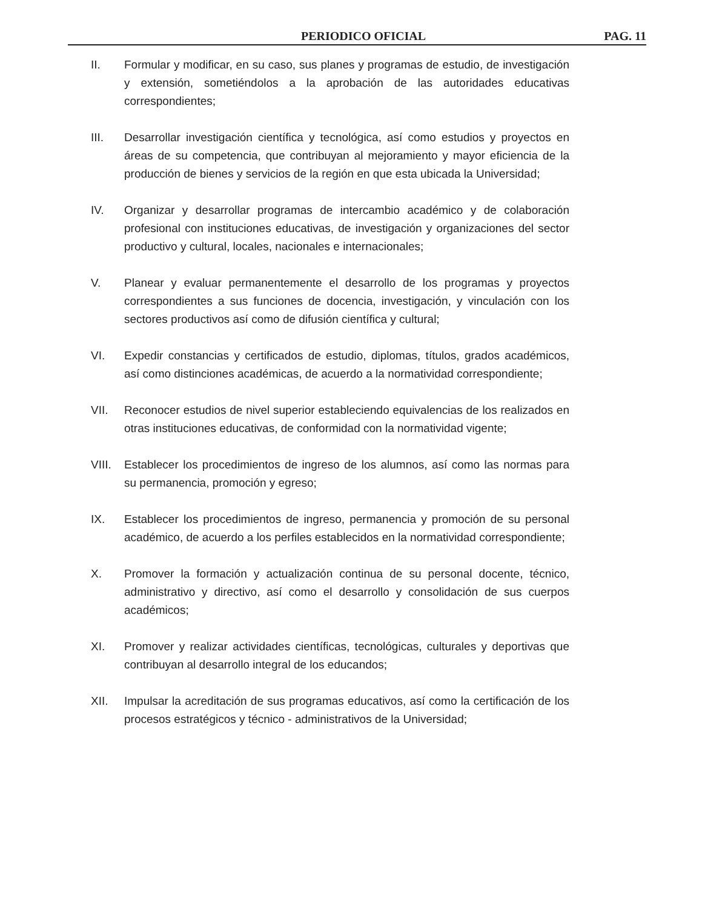PERIODICO OFICIAL PAG. 11
II. Formular y modificar, en su caso, sus planes y programas de estudio, de investigación y extensión, sometiéndolos a la aprobación de las autoridades educativas correspondientes;
III. Desarrollar investigación científica y tecnológica, así como estudios y proyectos en áreas de su competencia, que contribuyan al mejoramiento y mayor eficiencia de la producción de bienes y servicios de la región en que esta ubicada la Universidad;
IV. Organizar y desarrollar programas de intercambio académico y de colaboración profesional con instituciones educativas, de investigación y organizaciones del sector productivo y cultural, locales, nacionales e internacionales;
V. Planear y evaluar permanentemente el desarrollo de los programas y proyectos correspondientes a sus funciones de docencia, investigación, y vinculación con los sectores productivos así como de difusión científica y cultural;
VI. Expedir constancias y certificados de estudio, diplomas, títulos, grados académicos, así como distinciones académicas, de acuerdo a la normatividad correspondiente;
VII. Reconocer estudios de nivel superior estableciendo equivalencias de los realizados en otras instituciones educativas, de conformidad con la normatividad vigente;
VIII.
Establecer los procedimientos de ingreso de los alumnos, así como las normas para su permanencia, promoción y egreso;
IX. Establecer los procedimientos de ingreso, permanencia y promoción de su personal académico, de acuerdo a los perfiles establecidos en la normatividad correspondiente;
X. Promover la formación y actualización continua de su personal docente, técnico, administrativo y directivo, así como el desarrollo y consolidación de sus cuerpos académicos;
XI. Promover y realizar actividades científicas, tecnológicas, culturales y deportivas que contribuyan al desarrollo integral de los educandos;
XII. Impulsar la acreditación de sus programas educativos, así como la certificación de los procesos estratégicos y técnico - administrativos de la Universidad;